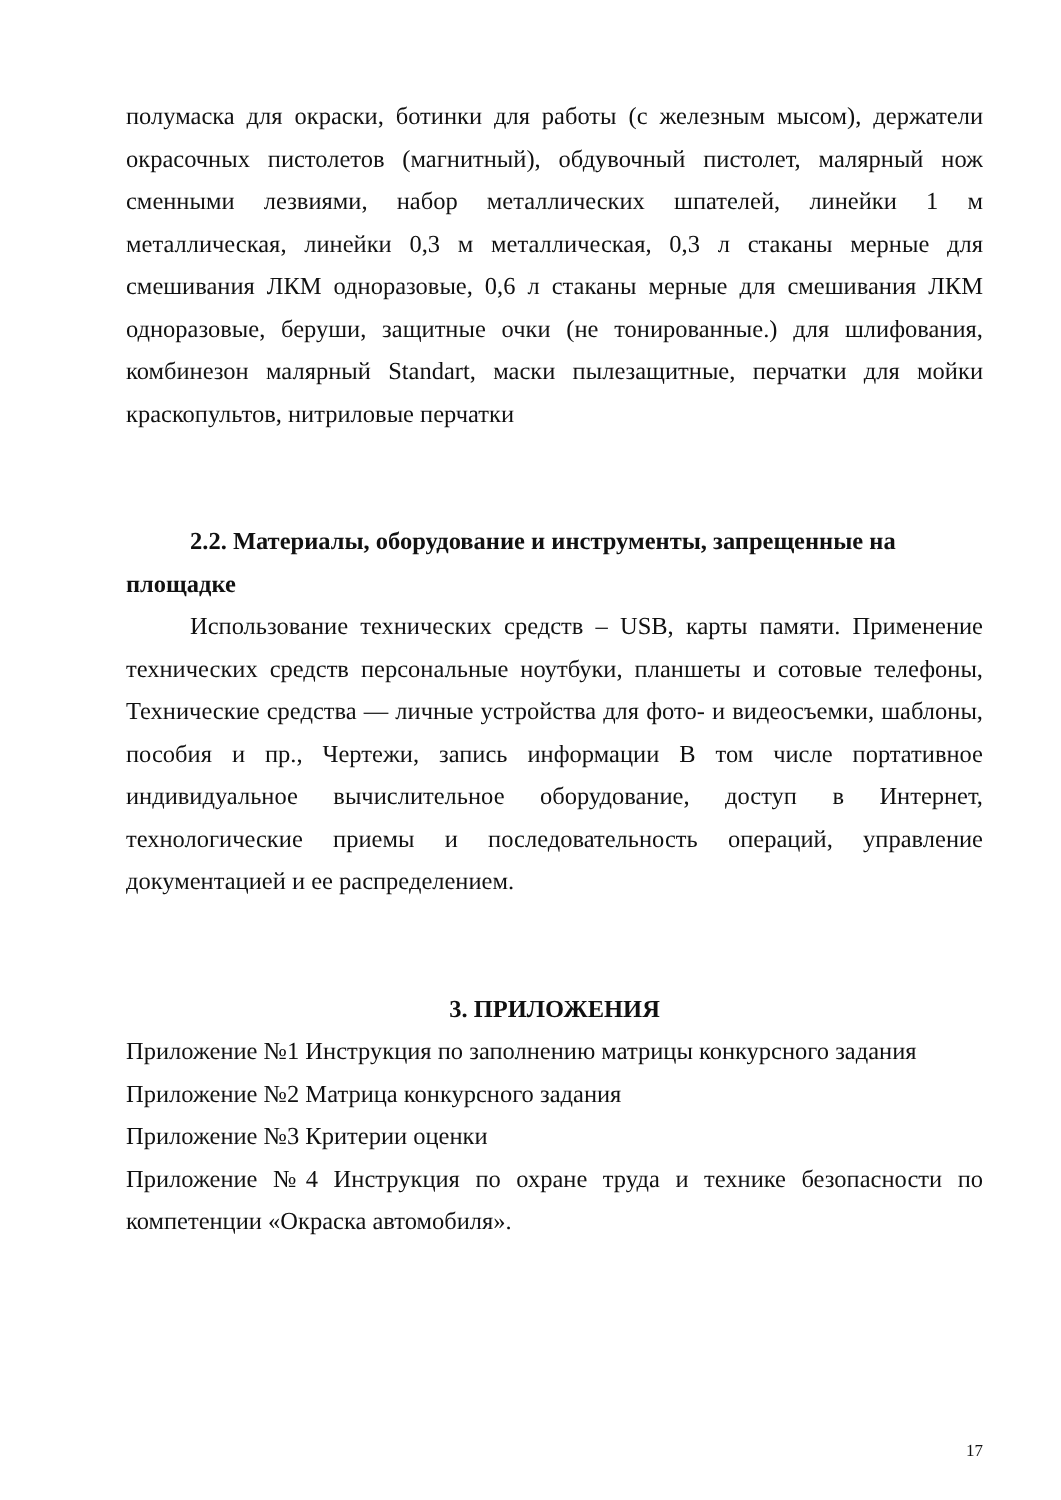полумаска для окраски, ботинки для работы (с железным мысом), держатели окрасочных пистолетов (магнитный), обдувочный пистолет, малярный нож сменными лезвиями, набор металлических шпателей, линейки 1 м металлическая, линейки 0,3 м металлическая, 0,3 л стаканы мерные для смешивания ЛКМ одноразовые, 0,6 л стаканы мерные для смешивания ЛКМ одноразовые, беруши, защитные очки (не тонированные.) для шлифования, комбинезон малярный Standart, маски пылезащитные, перчатки для мойки краскопультов, нитриловые перчатки
2.2. Материалы, оборудование и инструменты, запрещенные на площадке
Использование технических средств – USB, карты памяти. Применение технических средств персональные ноутбуки, планшеты и сотовые телефоны, Технические средства — личные устройства для фото- и видеосъемки, шаблоны, пособия и пр., Чертежи, запись информации В том числе портативное индивидуальное вычислительное оборудование, доступ в Интернет, технологические приемы и последовательность операций, управление документацией и ее распределением.
3. ПРИЛОЖЕНИЯ
Приложение №1 Инструкция по заполнению матрицы конкурсного задания
Приложение №2 Матрица конкурсного задания
Приложение №3 Критерии оценки
Приложение №4 Инструкция по охране труда и технике безопасности по компетенции «Окраска автомобиля».
17